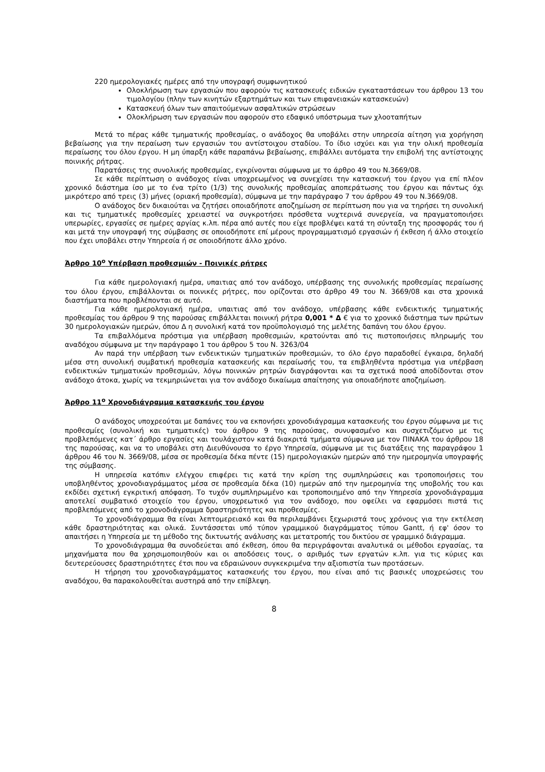220 ημερολογιακές ημέρες από την υπογραφή συμφωνητικού
Ολοκλήρωση των εργασιών που αφορούν τις κατασκευές ειδικών εγκαταστάσεων του άρθρου 13 του τιμολογίου (πλην των κινητών εξαρτημάτων και των επιφανειακών κατασκευών)
Κατασκευή όλων των απαιτούμενων ασφαλτικών στρώσεων
Ολοκλήρωση των εργασιών που αφορούν στο εδαφικό υπόστρωμα των χλοοταπήτων
Μετά το πέρας κάθε τμηματικής προθεσμίας, ο ανάδοχος θα υποβάλει στην υπηρεσία αίτηση για χορήγηση βεβαίωσης για την περαίωση των εργασιών του αντίστοιχου σταδίου. Το ίδιο ισχύει και για την ολική προθεσμία περαίωσης του όλου έργου. Η μη ύπαρξη κάθε παραπάνω βεβαίωσης, επιβάλλει αυτόματα την επιβολή της αντίστοιχης ποινικής ρήτρας.
Παρατάσεις της συνολικής προθεσμίας, εγκρίνονται σύμφωνα με το άρθρο 49 του Ν.3669/08.
Σε κάθε περίπτωση ο ανάδοχος είναι υποχρεωμένος να συνεχίσει την κατασκευή του έργου για επί πλέον χρονικό διάστημα ίσο με το ένα τρίτο (1/3) της συνολικής προθεσμίας αποπεράτωσης του έργου και πάντως όχι μικρότερο από τρεις (3) μήνες (οριακή προθεσμία), σύμφωνα με την παράγραφο 7 του άρθρου 49 του Ν.3669/08.
Ο ανάδοχος δεν δικαιούται να ζητήσει οποιαδήποτε αποζημίωση σε περίπτωση που για να τηρήσει τη συνολική και τις τμηματικές προθεσμίες χρειαστεί να συγκροτήσει πρόσθετα νυχτερινά συνεργεία, να πραγματοποιήσει υπερωρίες, εργασίες σε ημέρες αργίας κ.λπ. πέρα από αυτές που είχε προβλέψει κατά τη σύνταξη της προσφοράς του ή και μετά την υπογραφή της σύμβασης σε οποιοδήποτε επί μέρους προγραμματισμό εργασιών ή έκθεση ή άλλο στοιχείο που έχει υποβάλει στην Υπηρεσία ή σε οποιοδήποτε άλλο χρόνο.
Άρθρο 10<sup>ο</sup> Υπέρβαση προθεσμιών - Ποινικές ρήτρες
Για κάθε ημερολογιακή ημέρα, υπαιτιας από τον ανάδοχο, υπέρβασης της συνολικής προθεσμίας περαίωσης του όλου έργου, επιβάλλονται οι ποινικές ρήτρες, που ορίζονται στο άρθρο 49 του Ν. 3669/08 και στα χρονικά διαστήματα που προβλέπονται σε αυτό.
Για κάθε ημερολογιακή ημέρα, υπαιτιας από τον ανάδοχο, υπέρβασης κάθε ενδεικτικής τμηματικής προθεσμίας του άρθρου 9 της παρούσας επιβάλλεται ποινική ρήτρα 0,001 * Δ € για το χρονικό διάστημα των πρώτων 30 ημερολογιακών ημερών, όπου Δ η συνολική κατά τον προϋπολογισμό της μελέτης δαπάνη του όλου έργου.
Τα επιβαλλόμενα πρόστιμα για υπέρβαση προθεσμιών, κρατούνται από τις πιστοποιήσεις πληρωμής του αναδόχου σύμφωνα με την παράγραφο 1 του άρθρου 5 του Ν. 3263/04
Αν παρά την υπέρβαση των ενδεικτικών τμηματικών προθεσμιών, το όλο έργο παραδοθεί έγκαιρα, δηλαδή μέσα στη συνολική συμβατική προθεσμία κατασκευής και περαίωσής του, τα επιβληθέντα πρόστιμα για υπέρβαση ενδεικτικών τμηματικών προθεσμιών, λόγω ποινικών ρητρών διαγράφονται και τα σχετικά ποσά αποδίδονται στον ανάδοχο άτοκα, χωρίς να τεκμηριώνεται για τον ανάδοχο δικαίωμα απαίτησης για οποιαδήποτε αποζημίωση.
Άρθρο 11<sup>ο</sup> Χρονοδιάγραμμα κατασκευής του έργου
Ο ανάδοχος υποχρεούται με δαπάνες του να εκπονήσει χρονοδιάγραμμα κατασκευής του έργου σύμφωνα με τις προθεσμίες (συνολική και τμηματικές) του άρθρου 9 της παρούσας, συνυφασμένο και συσχετιζόμενο με τις προβλεπόμενες κατ΄ άρθρο εργασίες και τουλάχιστον κατά διακριτά τμήματα σύμφωνα με τον ΠΙΝΑΚΑ του άρθρου 18 της παρούσας, και να το υποβάλει στη Διευθύνουσα το έργο Υπηρεσία, σύμφωνα με τις διατάξεις της παραγράφου 1 άρθρου 46 του Ν. 3669/08, μέσα σε προθεσμία δέκα πέντε (15) ημερολογιακών ημερών από την ημερομηνία υπογραφής της σύμβασης.
Η υπηρεσία κατόπιν ελέγχου επιφέρει τις κατά την κρίση της συμπληρώσεις και τροποποιήσεις του υποβληθέντος χρονοδιαγράμματος μέσα σε προθεσμία δέκα (10) ημερών από την ημερομηνία της υποβολής του και εκδίδει σχετική εγκριτική απόφαση. Το τυχόν συμπληρωμένο και τροποποιημένο από την Υπηρεσία χρονοδιάγραμμα αποτελεί συμβατικό στοιχείο του έργου, υποχρεωτικό για τον ανάδοχο, που οφείλει να εφαρμόσει πιστά τις προβλεπόμενες από το χρονοδιάγραμμα δραστηριότητες και προθεσμίες.
Το χρονοδιάγραμμα θα είναι λεπτομερειακό και θα περιλαμβάνει ξεχωριστά τους χρόνους για την εκτέλεση κάθε δραστηριότητας και ολικά. Συντάσσεται υπό τύπον γραμμικού διαγράμματος τύπου Gantt, ή εφ' όσον το απαιτήσει η Υπηρεσία με τη μέθοδο της δικτυωτής ανάλυσης και μετατροπής του δικτύου σε γραμμικό διάγραμμα.
Το χρονοδιάγραμμα θα συνοδεύεται από έκθεση, όπου θα περιγράφονται αναλυτικά οι μέθοδοι εργασίας, τα μηχανήματα που θα χρησιμοποιηθούν και οι αποδόσεις τους, ο αριθμός των εργατών κ.λπ. για τις κύριες και δευτερεύουσες δραστηριότητες έτσι που να εδραιώνουν συγκεκριμένα την αξιοπιστία των προτάσεων.
Η τήρηση του χρονοδιαγράμματος κατασκευής του έργου, που είναι από τις βασικές υποχρεώσεις του αναδόχου, θα παρακολουθείται αυστηρά από την επίβλεψη.
8